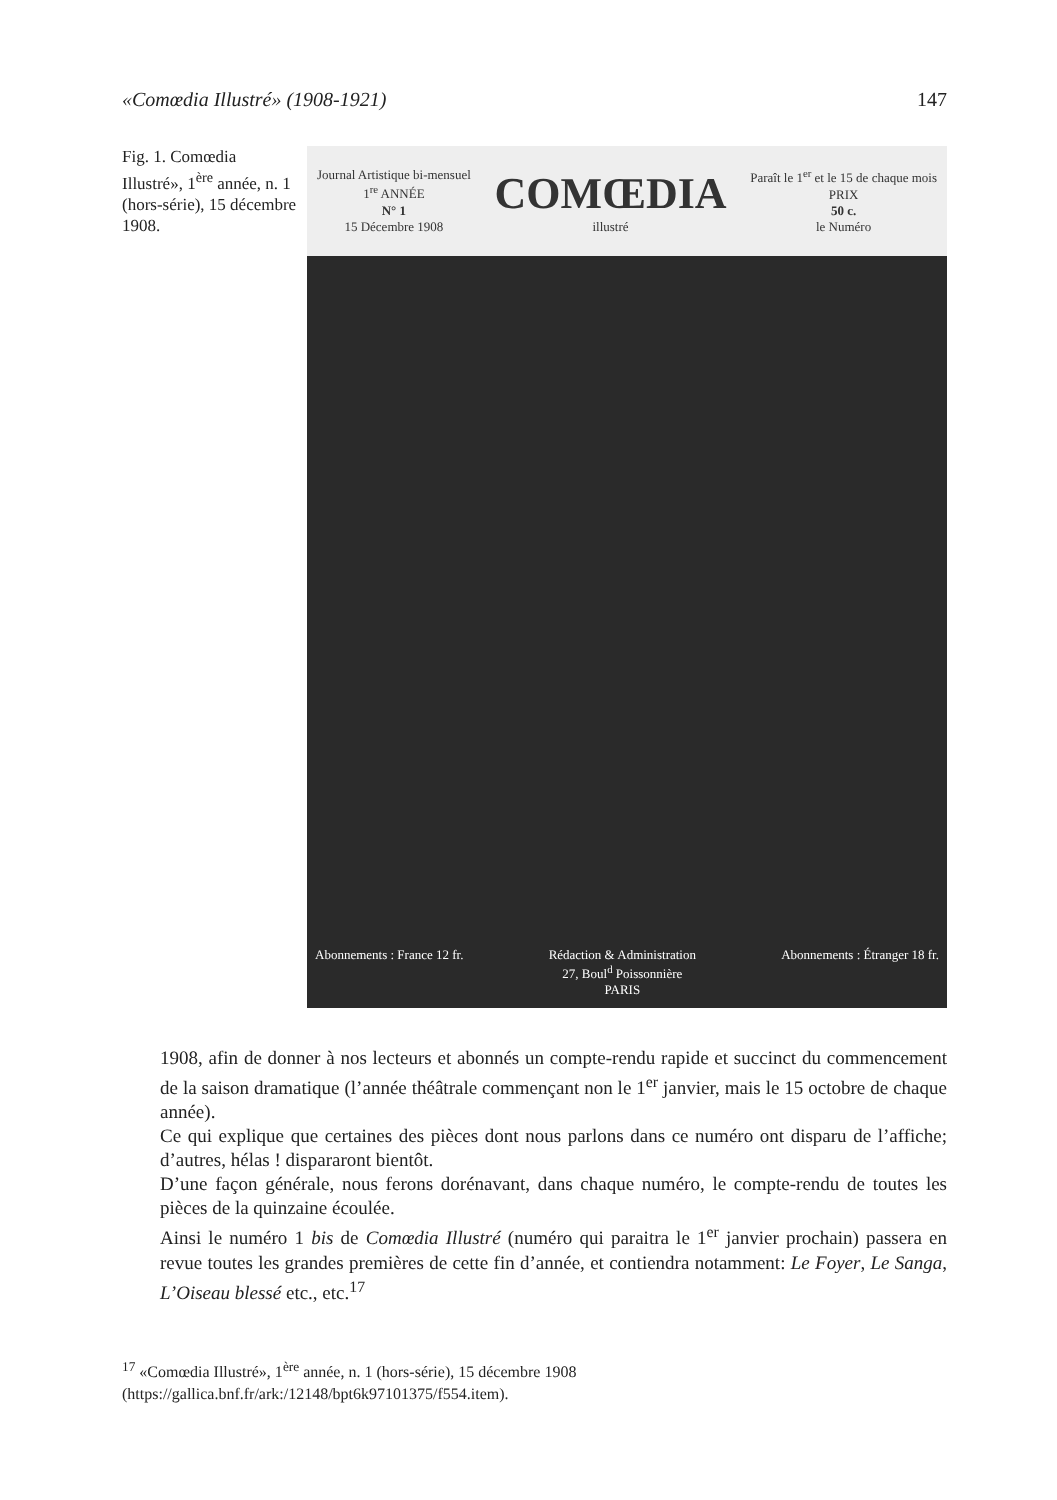«Comœdia Illustré» (1908-1921) 147
Fig. 1. Comœdia Illustré», 1<sup>ère</sup> année, n. 1 (hors-série), 15 décembre 1908.
Journal Artistique bi-mensuel
1<sup>re</sup> ANNÉE
N° 1
15 Décembre 1908
COMŒDIA
illustré
Paraît le 1<sup>er</sup> et le 15 de chaque mois
PRIX
50 c.
le Numéro
Abonnements : France 12 fr. Rédaction & Administration
27, Boul<sup>d</sup> Poissonnière
PARIS Abonnements : Étranger 18 fr.
1908, afin de donner à nos lecteurs et abonnés un compte-rendu rapide et succinct du commencement de la saison dramatique (l’année théâtrale commençant non le 1<sup>er</sup> janvier, mais le 15 octobre de chaque année).
Ce qui explique que certaines des pièces dont nous parlons dans ce numéro ont disparu de l’affiche; d’autres, hélas ! dispararont bientôt.
D’une façon générale, nous ferons dorénavant, dans chaque numéro, le compte-rendu de toutes les pièces de la quinzaine écoulée.
Ainsi le numéro 1 bis de Comœdia Illustré (numéro qui paraitra le 1<sup>er</sup> janvier prochain) passera en revue toutes les grandes premières de cette fin d’année, et contiendra notamment: Le Foyer, Le Sanga, L’Oiseau blessé etc., etc.<sup>17</sup>
<sup>17</sup> «Comœdia Illustré», 1<sup>ère</sup> année, n. 1 (hors-série), 15 décembre 1908 (https://gallica.bnf.fr/ark:/12148/bpt6k97101375/f554.item).